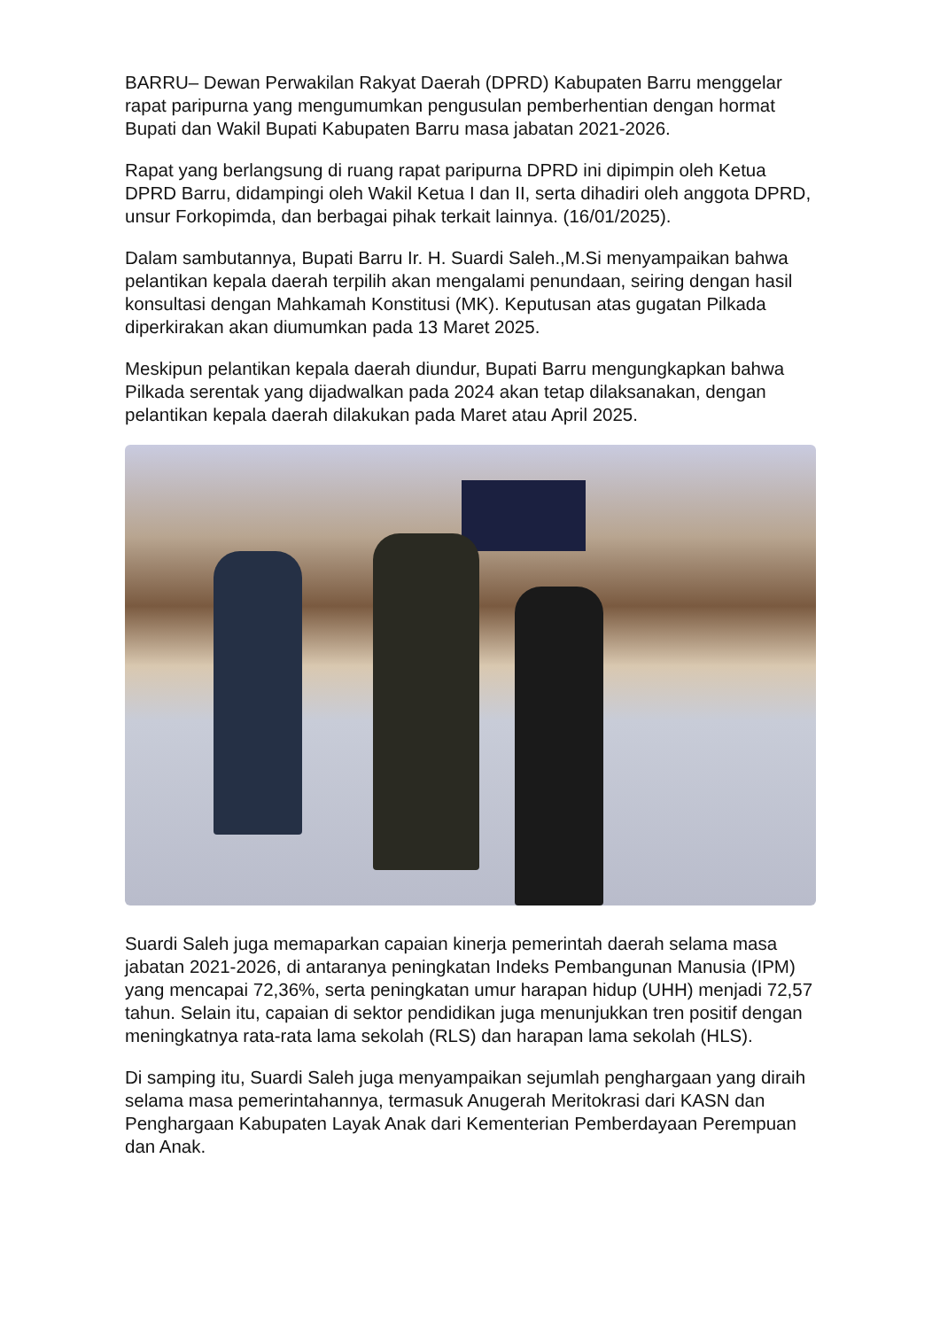BARRU– Dewan Perwakilan Rakyat Daerah (DPRD) Kabupaten Barru menggelar rapat paripurna yang mengumumkan pengusulan pemberhentian dengan hormat Bupati dan Wakil Bupati Kabupaten Barru masa jabatan 2021-2026.
Rapat yang berlangsung di ruang rapat paripurna DPRD ini dipimpin oleh Ketua DPRD Barru, didampingi oleh Wakil Ketua I dan II, serta dihadiri oleh anggota DPRD, unsur Forkopimda, dan berbagai pihak terkait lainnya. (16/01/2025).
Dalam sambutannya, Bupati Barru Ir. H. Suardi Saleh.,M.Si menyampaikan bahwa pelantikan kepala daerah terpilih akan mengalami penundaan, seiring dengan hasil konsultasi dengan Mahkamah Konstitusi (MK). Keputusan atas gugatan Pilkada diperkirakan akan diumumkan pada 13 Maret 2025.
Meskipun pelantikan kepala daerah diundur, Bupati Barru mengungkapkan bahwa Pilkada serentak yang dijadwalkan pada 2024 akan tetap dilaksanakan, dengan pelantikan kepala daerah dilakukan pada Maret atau April 2025.
Suardi Saleh juga memaparkan capaian kinerja pemerintah daerah selama masa jabatan 2021-2026, di antaranya peningkatan Indeks Pembangunan Manusia (IPM) yang mencapai 72,36%, serta peningkatan umur harapan hidup (UHH) menjadi 72,57 tahun. Selain itu, capaian di sektor pendidikan juga menunjukkan tren positif dengan meningkatnya rata-rata lama sekolah (RLS) dan harapan lama sekolah (HLS).
Di samping itu, Suardi Saleh juga menyampaikan sejumlah penghargaan yang diraih selama masa pemerintahannya, termasuk Anugerah Meritokrasi dari KASN dan Penghargaan Kabupaten Layak Anak dari Kementerian Pemberdayaan Perempuan dan Anak.